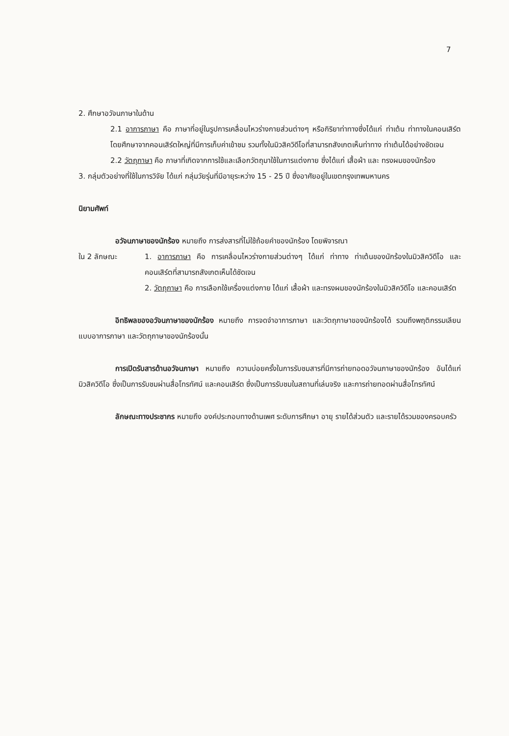7
2. ศึกษาอวัจนภาษาในด้าน
2.1 อาการภาษา คือ ภาษาที่อยู่ในรูปการเคลื่อนไหวร่างกายส่วนต่างๆ หรือกิริยาท่าทางซึ่งได้แก่ ท่าเต้น ท่าทางในคอนเสิร์ต โดยศึกษาจากคอนเสิร์ตใหญ่ที่มีการเก็บค่าเข้าชม รวมทั้งในมิวสิควิดีโอที่สามารถสังเกตเห็นท่าทาง ท่าเต้นได้อย่างชัดเจน
2.2 วัตถุภาษา คือ ภาษาที่เกิดจากการใช้และเลือกวัตถุมาใช้ในการแต่งกาย ซึ่งได้แก่ เสื้อผ้า และ ทรงผมของนักร้อง
3. กลุ่มตัวอย่างที่ใช้ในการวิจัย ได้แก่ กลุ่มวัยรุ่นที่มีอายุระหว่าง 15 - 25 ปี ซึ่งอาศัยอยู่ในเขตกรุงเทพมหานคร
นิยามศัพท์
อวัจนภาษาของนักร้อง หมายถึง การส่งสารที่ไม่ใช้ถ้อยคำของนักร้อง โดยพิจารณา
ใน 2 ลักษณะ 1. อาการภาษา คือ การเคลื่อนไหวร่างกายส่วนต่างๆ ได้แก่ ท่าทาง ท่าเต้นของนักร้องในมิวสิควิดีโอ และคอนเสิร์ตที่สามารถสังเกตเห็นได้ชัดเจน
2. วัตถุภาษา คือ การเลือกใช้เครื่องแต่งกาย ได้แก่ เสื้อผ้า และทรงผมของนักร้องในมิวสิควิดีโอ และคอนเสิร์ต
อิทธิพลของอวัจนภาษาของนักร้อง หมายถึง การจดจำอาการภาษา และวัตถุภาษาของนักร้องได้ รวมถึงพฤติกรรมเลียนแบบอาการภาษา และวัตถุภาษาของนักร้องนั้น
การเปิดรับสารด้านอวัจนภาษา หมายถึง ความบ่อยครั้งในการรับชมสารที่มีการถ่ายทอดอวัจนภาษาของนักร้อง อันได้แก่ มิวสิควิดีโอ ซึ่งเป็นการรับชมผ่านสื่อโทรทัศน์ และคอนเสิร์ต ซึ่งเป็นการรับชมในสถานที่เล่นจริง และการถ่ายทอดผ่านสื่อโทรทัศน์
ลักษณะทางประชากร หมายถึง องค์ประกอบทางด้านเพศ ระดับการศึกษา อายุ รายได้ส่วนตัว และรายได้รวมของครอบครัว